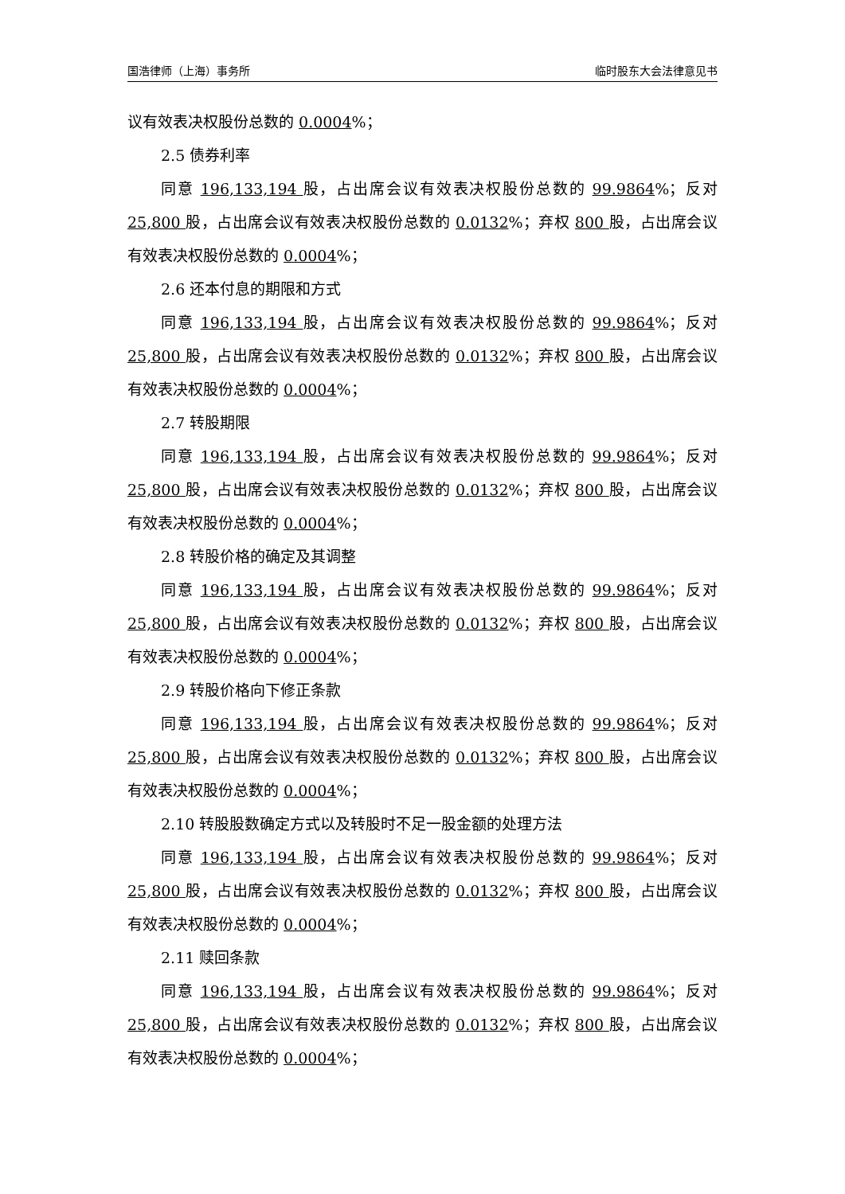国浩律师（上海）事务所 临时股东大会法律意见书
议有效表决权股份总数的 0.0004%；
2.5 债券利率
同意 196,133,194 股，占出席会议有效表决权股份总数的 99.9864%；反对 25,800 股，占出席会议有效表决权股份总数的 0.0132%；弃权 800 股，占出席会议有效表决权股份总数的 0.0004%；
2.6 还本付息的期限和方式
同意 196,133,194 股，占出席会议有效表决权股份总数的 99.9864%；反对 25,800 股，占出席会议有效表决权股份总数的 0.0132%；弃权 800 股，占出席会议有效表决权股份总数的 0.0004%；
2.7 转股期限
同意 196,133,194 股，占出席会议有效表决权股份总数的 99.9864%；反对 25,800 股，占出席会议有效表决权股份总数的 0.0132%；弃权 800 股，占出席会议有效表决权股份总数的 0.0004%；
2.8 转股价格的确定及其调整
同意 196,133,194 股，占出席会议有效表决权股份总数的 99.9864%；反对 25,800 股，占出席会议有效表决权股份总数的 0.0132%；弃权 800 股，占出席会议有效表决权股份总数的 0.0004%；
2.9 转股价格向下修正条款
同意 196,133,194 股，占出席会议有效表决权股份总数的 99.9864%；反对 25,800 股，占出席会议有效表决权股份总数的 0.0132%；弃权 800 股，占出席会议有效表决权股份总数的 0.0004%；
2.10 转股股数确定方式以及转股时不足一股金额的处理方法
同意 196,133,194 股，占出席会议有效表决权股份总数的 99.9864%；反对 25,800 股，占出席会议有效表决权股份总数的 0.0132%；弃权 800 股，占出席会议有效表决权股份总数的 0.0004%；
2.11 赎回条款
同意 196,133,194 股，占出席会议有效表决权股份总数的 99.9864%；反对 25,800 股，占出席会议有效表决权股份总数的 0.0132%；弃权 800 股，占出席会议有效表决权股份总数的 0.0004%；